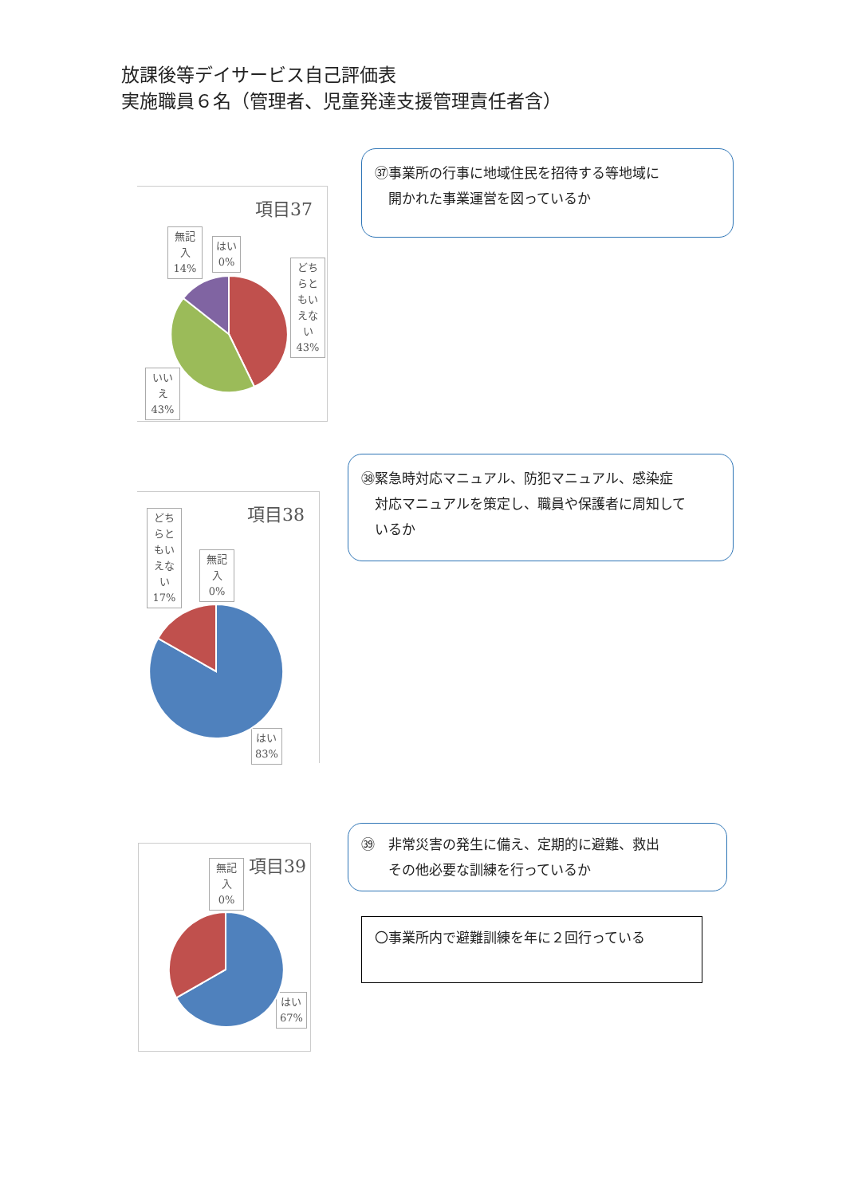放課後等デイサービス自己評価表
実施職員６名（管理者、児童発達支援管理責任者含）
項目37
無記入
14%
はい
0%
どちらともいえない
43%
いいえ
43%
㊲事業所の行事に地域住民を招待する等地域に
　開かれた事業運営を図っているか
項目38
どちらともいえない
17%
無記入
0%
はい
83%
㊳緊急時対応マニュアル、防犯マニュアル、感染症
　対応マニュアルを策定し、職員や保護者に周知して
　いるか
項目39
無記入
0%
はい
67%
㊴　非常災害の発生に備え、定期的に避難、救出
　　その他必要な訓練を行っているか
〇事業所内で避難訓練を年に２回行っている